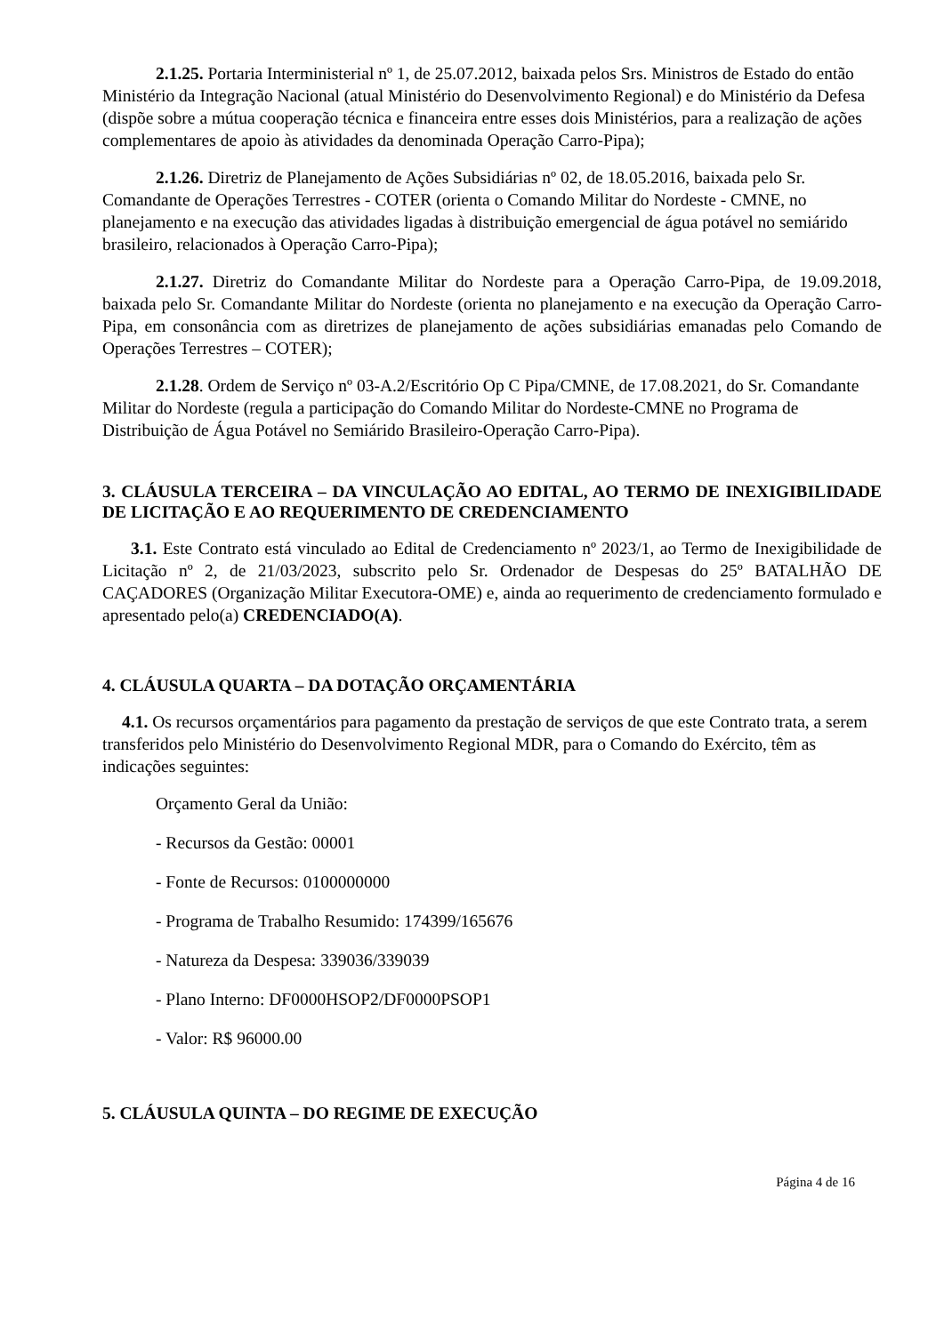2.1.25. Portaria Interministerial nº 1, de 25.07.2012, baixada pelos Srs. Ministros de Estado do então Ministério da Integração Nacional (atual Ministério do Desenvolvimento Regional) e do Ministério da Defesa (dispõe sobre a mútua cooperação técnica e financeira entre esses dois Ministérios, para a realização de ações complementares de apoio às atividades da denominada Operação Carro-Pipa);
2.1.26. Diretriz de Planejamento de Ações Subsidiárias nº 02, de 18.05.2016, baixada pelo Sr. Comandante de Operações Terrestres - COTER (orienta o Comando Militar do Nordeste - CMNE, no planejamento e na execução das atividades ligadas à distribuição emergencial de água potável no semiárido brasileiro, relacionados à Operação Carro-Pipa);
2.1.27. Diretriz do Comandante Militar do Nordeste para a Operação Carro-Pipa, de 19.09.2018, baixada pelo Sr. Comandante Militar do Nordeste (orienta no planejamento e na execução da Operação Carro-Pipa, em consonância com as diretrizes de planejamento de ações subsidiárias emanadas pelo Comando de Operações Terrestres – COTER);
2.1.28. Ordem de Serviço nº 03-A.2/Escritório Op C Pipa/CMNE, de 17.08.2021, do Sr. Comandante Militar do Nordeste (regula a participação do Comando Militar do Nordeste-CMNE no Programa de Distribuição de Água Potável no Semiárido Brasileiro-Operação Carro-Pipa).
3. CLÁUSULA TERCEIRA – DA VINCULAÇÃO AO EDITAL, AO TERMO DE INEXIGIBILIDADE DE LICITAÇÃO E AO REQUERIMENTO DE CREDENCIAMENTO
3.1. Este Contrato está vinculado ao Edital de Credenciamento nº 2023/1, ao Termo de Inexigibilidade de Licitação nº 2, de 21/03/2023, subscrito pelo Sr. Ordenador de Despesas do 25º BATALHÃO DE CAÇADORES (Organização Militar Executora-OME) e, ainda ao requerimento de credenciamento formulado e apresentado pelo(a) CREDENCIADO(A).
4. CLÁUSULA QUARTA – DA DOTAÇÃO ORÇAMENTÁRIA
4.1. Os recursos orçamentários para pagamento da prestação de serviços de que este Contrato trata, a serem transferidos pelo Ministério do Desenvolvimento Regional MDR, para o Comando do Exército, têm as indicações seguintes:
Orçamento Geral da União:
- Recursos da Gestão: 00001
- Fonte de Recursos: 0100000000
- Programa de Trabalho Resumido: 174399/165676
- Natureza da Despesa: 339036/339039
- Plano Interno: DF0000HSOP2/DF0000PSOP1
- Valor: R$ 96000.00
5. CLÁUSULA QUINTA – DO REGIME DE EXECUÇÃO
Página 4 de 16